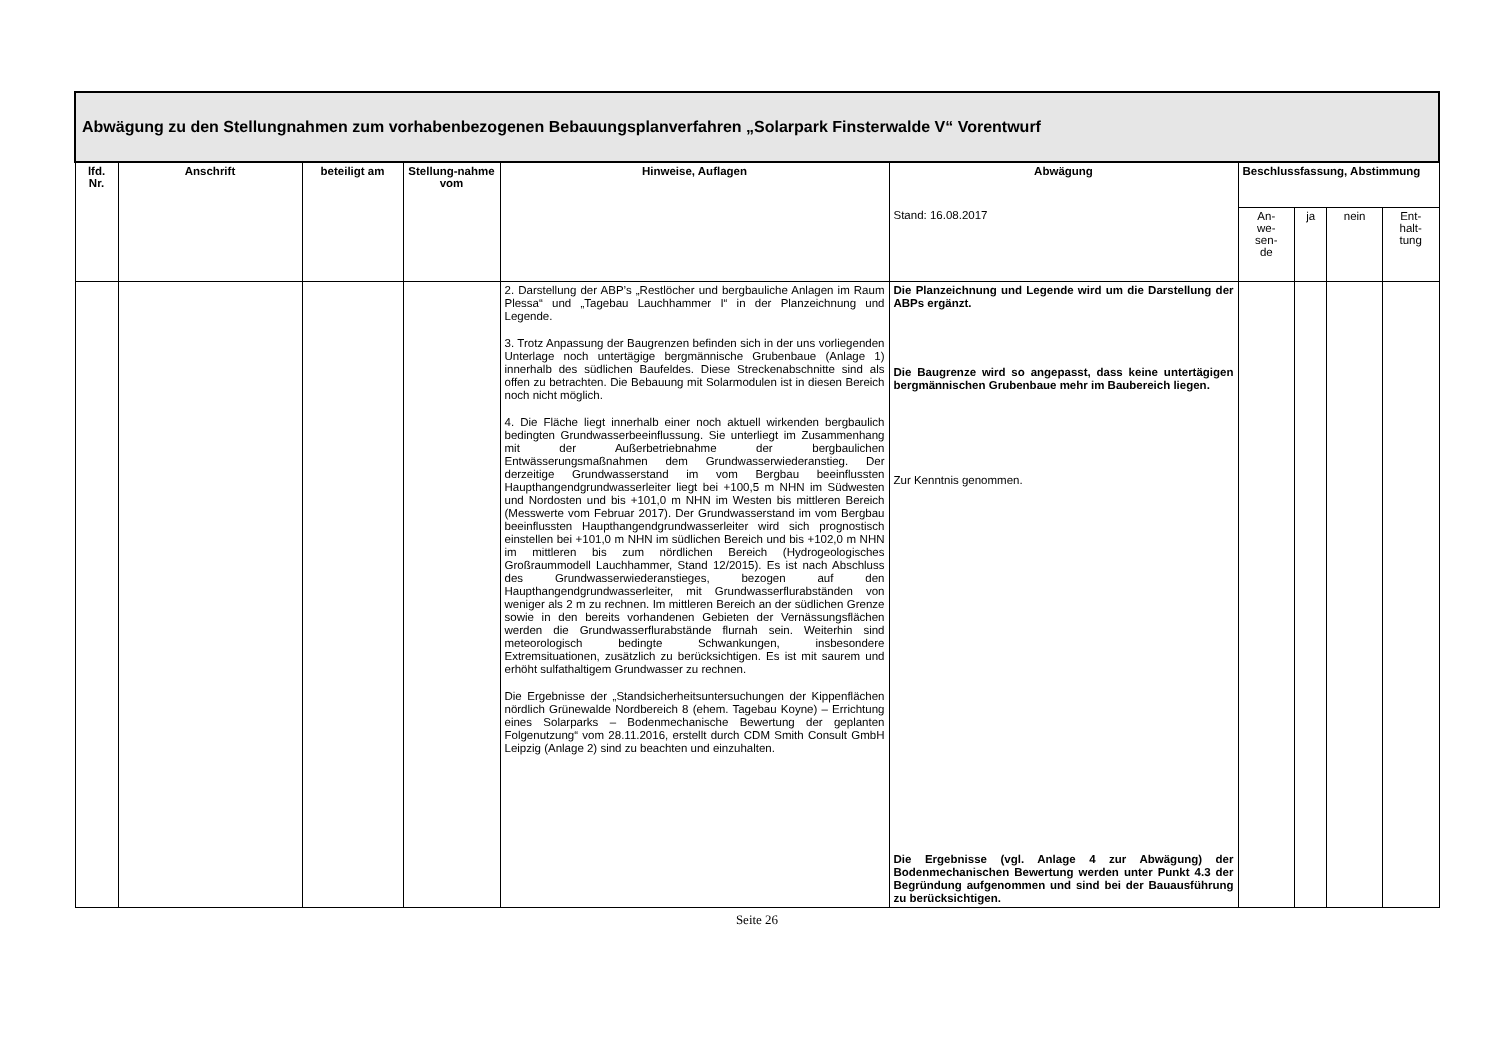| Abwägung zu den Stellungnahmen zum vorhabenbezogenen Bebauungsplanverfahren „Solarpark Finsterwalde V“ Vorentwurf | | | | | | | | | |
| lfd. Nr. | Anschrift | beteiligt am | Stellung-nahme vom | Hinweise, Auflagen | Abwägung | Beschlussfassung, Abstimmung | | | |
| | | | | | Stand: 16.08.2017 | An- we- sen- de | ja | nein | Ent- halt- tung |
| | | | | 2. Darstellung der ABP’s „Restlöcher und bergbauliche Anlagen im Raum Plessa“ und „Tagebau Lauchhammer I“ in der Planzeichnung und Legende. 3. Trotz Anpassung der Baugrenzen befinden sich in der uns vorliegenden Unterlage noch untertägige bergmännische Grubenbaue (Anlage 1) innerhalb des südlichen Baufeldes. Diese Streckenabschnitte sind als offen zu betrachten. Die Bebauung mit Solarmodulen ist in diesen Bereich noch nicht möglich. 4. Die Fläche liegt innerhalb einer noch aktuell wirkenden bergbaulich bedingten Grundwasserbeeinflussung. Sie unterliegt im Zusammenhang mit der Außerbetriebnahme der bergbaulichen Entwässerungsmaßnahmen dem Grundwasserwiederanstieg. Der derzeitige Grundwasserstand im vom Bergbau beeinflussten Haupthangendgrundwasserleiter liegt bei +100,5 m NHN im Südwesten und Nordosten und bis +101,0 m NHN im Westen bis mittleren Bereich (Messwerte vom Februar 2017). Der Grundwasserstand im vom Bergbau beeinflussten Haupthangendgrundwasserleiter wird sich prognostisch einstellen bei +101,0 m NHN im südlichen Bereich und bis +102,0 m NHN im mittleren bis zum nördlichen Bereich (Hydrogeologisches Großraummodell Lauchhammer, Stand 12/2015). Es ist nach Abschluss des Grundwasserwiederanstieges, bezogen auf den Haupthangendgrundwasserleiter, mit Grundwasserflurabständen von weniger als 2 m zu rechnen. Im mittleren Bereich an der südlichen Grenze sowie in den bereits vorhandenen Gebieten der Vernässungsflächen werden die Grundwasserflurabstände flurnah sein. Weiterhin sind meteorologisch bedingte Schwankungen, insbesondere Extremsituationen, zusätzlich zu berücksichtigen. Es ist mit saurem und erhöht sulfathaltigem Grundwasser zu rechnen. Die Ergebnisse der „Standsicherheitsuntersuchungen der Kippenflächen nördlich Grünewalde Nordbereich 8 (ehem. Tagebau Koyne) – Errichtung eines Solarparks – Bodenmechanische Bewertung der geplanten Folgenutzung“ vom 28.11.2016, erstellt durch CDM Smith Consult GmbH Leipzig (Anlage 2) sind zu beachten und einzuhalten. | Die Planzeichnung und Legende wird um die Darstellung der ABPs ergänzt. Die Baugrenze wird so angepasst, dass keine untertägigen bergmännischen Grubenbaue mehr im Baubereich liegen. Zur Kenntnis genommen. Die Ergebnisse (vgl. Anlage 4 zur Abwägung) der Bodenmechanischen Bewertung werden unter Punkt 4.3 der Begründung aufgenommen und sind bei der Bauausführung zu berücksichtigen. | | | | |
Seite 26